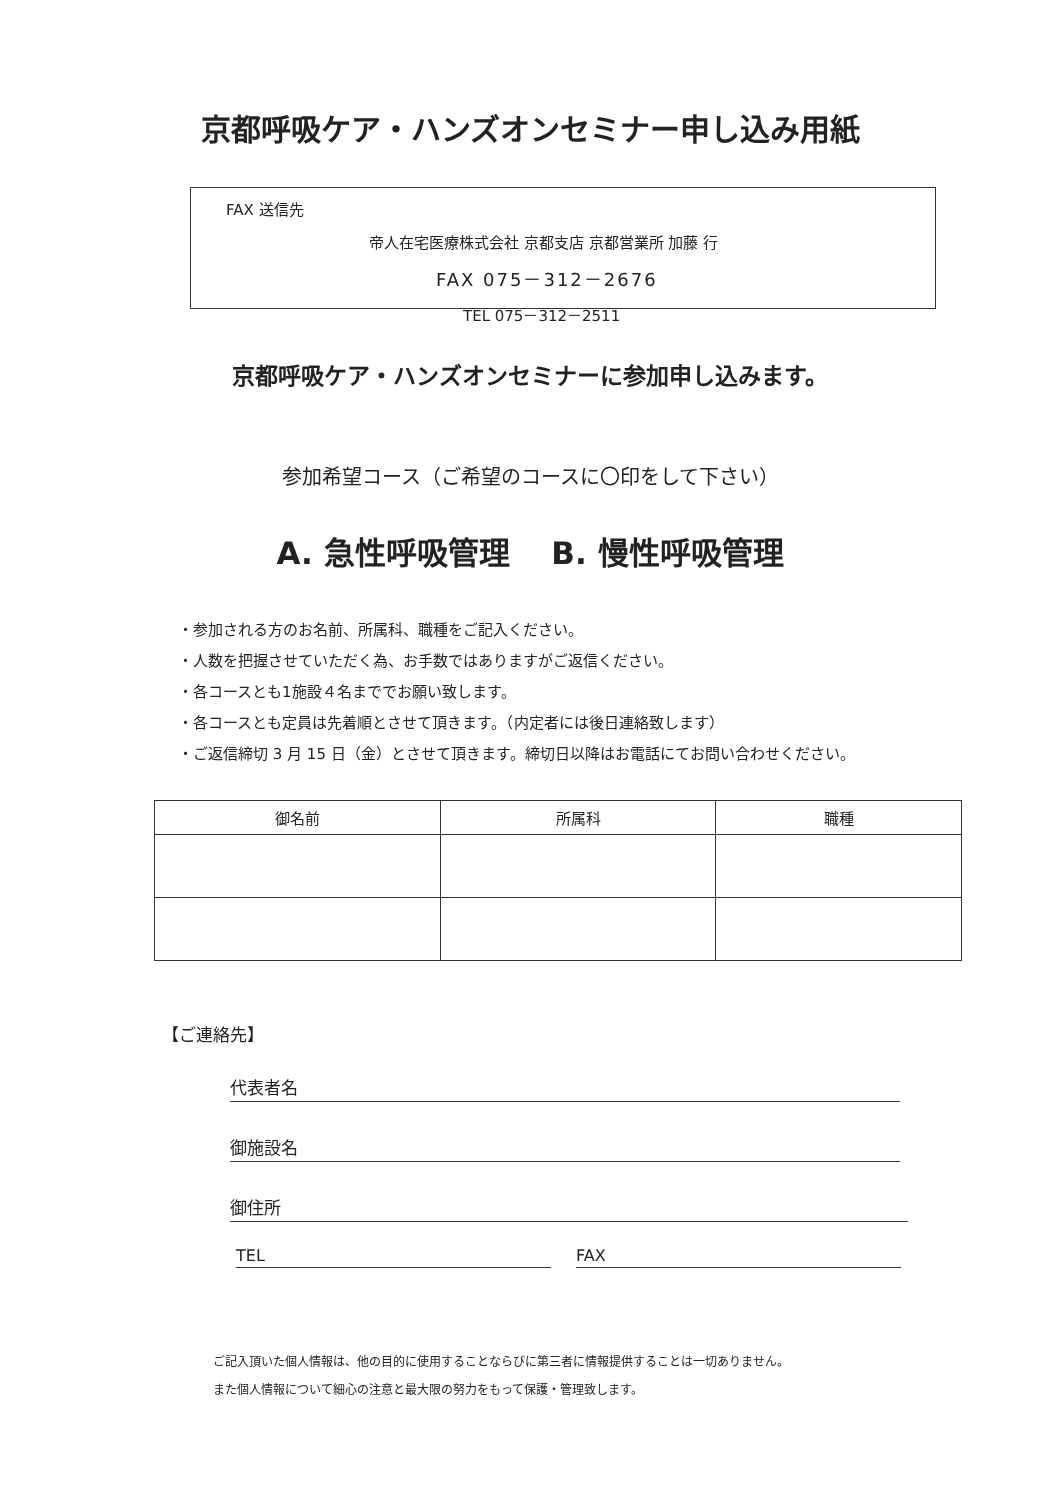京都呼吸ケア・ハンズオンセミナー申し込み用紙
FAX 送信先
帝人在宅医療株式会社 京都支店 京都営業所 加藤 行
FAX 075－312－2676
TEL 075－312－2511
京都呼吸ケア・ハンズオンセミナーに参加申し込みます。
参加希望コース（ご希望のコースに〇印をして下さい）
A. 急性呼吸管理　 B. 慢性呼吸管理
・参加される方のお名前、所属科、職種をご記入ください。
・人数を把握させていただく為、お手数ではありますがご返信ください。
・各コースとも1施設４名まででお願い致します。
・各コースとも定員は先着順とさせて頂きます。（内定者には後日連絡致します）
・ご返信締切 3 月 15 日（金）とさせて頂きます。締切日以降はお電話にてお問い合わせください。
| 御名前 | 所属科 | 職種 |
| --- | --- | --- |
【ご連絡先】
代表者名
御施設名
御住所
TEL FAX
ご記入頂いた個人情報は、他の目的に使用することならびに第三者に情報提供することは一切ありません。
また個人情報について細心の注意と最大限の努力をもって保護・管理致します。